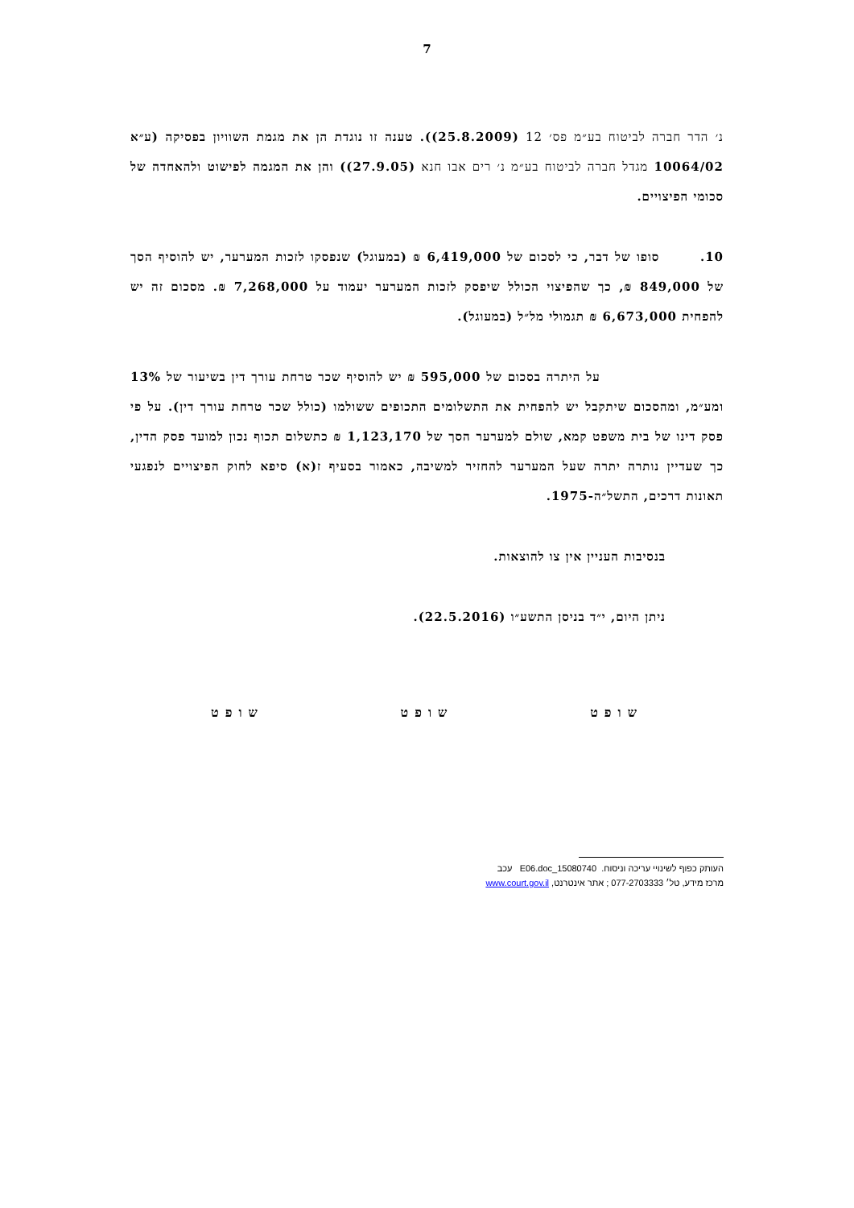7
נ׳ הדר חברה לביטוח בע״מ פס׳ 12 (25.8.2009)). טענה זו נוגדת הן את מגמת השוויון בפסיקה (ע״א 10064/02 מגדל חברה לביטוח בע״מ נ׳ רים אבו חנא (27.9.05)) והן את המגמה לפישוט ולהאחדה של סכומי הפיצויים.
10. סופו של דבר, כי לסכום של 6,419,000 ₪ (במעוגל) שנפסקו לזכות המערער, יש להוסיף הסך של 849,000 ₪, כך שהפיצוי הכולל שיפסק לזכות המערער יעמוד על 7,268,000 ₪. מסכום זה יש להפחית 6,673,000 ₪ תגמולי מל״ל (במעוגל).
על היתרה בסכום של 595,000 ₪ יש להוסיף שכר טרחת עורך דין בשיעור של 13% ומע״מ, ומהסכום שיתקבל יש להפחית את התשלומים התכופים ששולמו (כולל שכר טרחת עורך דין). על פי פסק דינו של בית משפט קמא, שולם למערער הסך של 1,123,170 ₪ כתשלום תכוף נכון למועד פסק הדין, כך שעדיין נותרה יתרה שעל המערער להחזיר למשיבה, כאמור בסעיף ז(א) סיפא לחוק הפיצויים לנפגעי תאונות דרכים, התשל״ה-1975.
בנסיבות העניין אין צו להוצאות.
ניתן היום, י״ד בניסן התשע״ו (22.5.2016).
שופט שופט שופט
העותק כפוף לשינויי עריכה וניסוח. 15080740_E06.doc עכב
מרכז מידע, טל׳ 077-2703333 ; אתר אינטרנט, www.court.gov.il